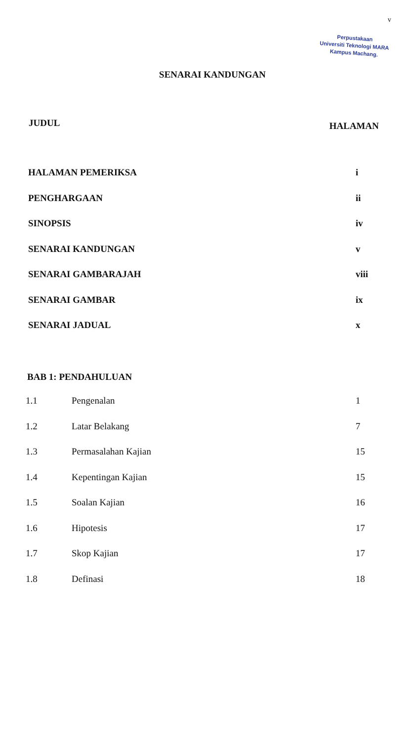v
Perpustakaan
Universiti Teknologi MARA
Kampus Machang.
SENARAI KANDUNGAN
JUDUL HALAMAN
HALAMAN PEMERIKSA i
PENGHARGAAN ii
SINOPSIS iv
SENARAI KANDUNGAN v
SENARAI GAMBARAJAH viii
SENARAI GAMBAR ix
SENARAI JADUAL x
BAB 1: PENDAHULUAN
1.1 Pengenalan 1
1.2 Latar Belakang 7
1.3 Permasalahan Kajian 15
1.4 Kepentingan Kajian 15
1.5 Soalan Kajian 16
1.6 Hipotesis 17
1.7 Skop Kajian 17
1.8 Definasi 18